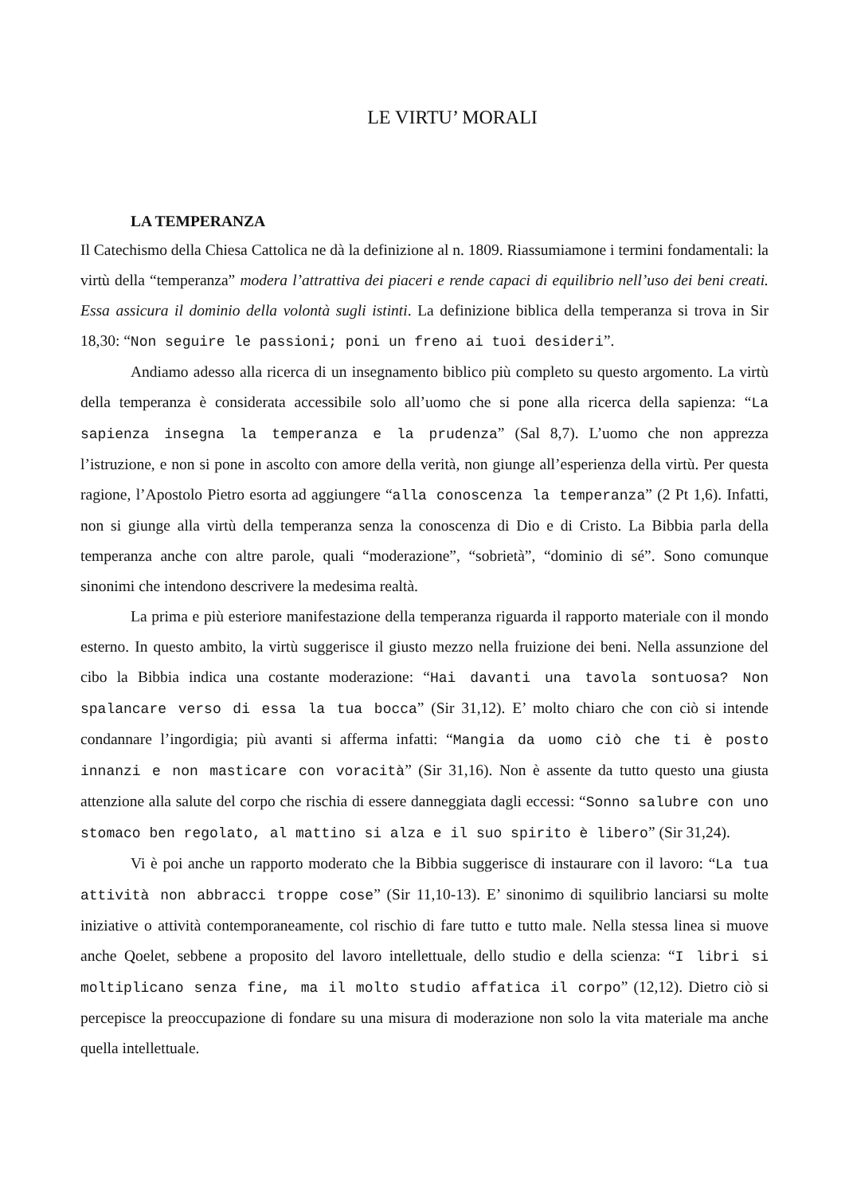LE VIRTU’ MORALI
LA TEMPERANZA
Il Catechismo della Chiesa Cattolica ne dà la definizione al n. 1809. Riassumiamone i termini fondamentali: la virtù della “temperanza” modera l’attrattiva dei piaceri e rende capaci di equilibrio nell’uso dei beni creati. Essa assicura il dominio della volontà sugli istinti. La definizione biblica della temperanza si trova in Sir 18,30: “Non seguire le passioni; poni un freno ai tuoi desideri”.
Andiamo adesso alla ricerca di un insegnamento biblico più completo su questo argomento. La virtù della temperanza è considerata accessibile solo all’uomo che si pone alla ricerca della sapienza: “La sapienza insegna la temperanza e la prudenza” (Sal 8,7). L’uomo che non apprezza l’istruzione, e non si pone in ascolto con amore della verità, non giunge all’esperienza della virtù. Per questa ragione, l’Apostolo Pietro esorta ad aggiungere “alla conoscenza la temperanza” (2 Pt 1,6). Infatti, non si giunge alla virtù della temperanza senza la conoscenza di Dio e di Cristo. La Bibbia parla della temperanza anche con altre parole, quali “moderazione”, “sobrietà”, “dominio di sé”. Sono comunque sinonimi che intendono descrivere la medesima realtà.
La prima e più esteriore manifestazione della temperanza riguarda il rapporto materiale con il mondo esterno. In questo ambito, la virtù suggerisce il giusto mezzo nella fruizione dei beni. Nella assunzione del cibo la Bibbia indica una costante moderazione: “Hai davanti una tavola sontuosa? Non spalancare verso di essa la tua bocca” (Sir 31,12). E’ molto chiaro che con ciò si intende condannare l’ingordigia; più avanti si afferma infatti: “Mangia da uomo ciò che ti è posto innanzi e non masticare con voracità” (Sir 31,16). Non è assente da tutto questo una giusta attenzione alla salute del corpo che rischia di essere danneggiata dagli eccessi: “Sonno salubre con uno stomaco ben regolato, al mattino si alza e il suo spirito è libero” (Sir 31,24).
Vi è poi anche un rapporto moderato che la Bibbia suggerisce di instaurare con il lavoro: “La tua attività non abbracci troppe cose” (Sir 11,10-13). E’ sinonimo di squilibrio lanciarsi su molte iniziative o attività contemporaneamente, col rischio di fare tutto e tutto male. Nella stessa linea si muove anche Qoelet, sebbene a proposito del lavoro intellettuale, dello studio e della scienza: “I libri si moltiplicano senza fine, ma il molto studio affatica il corpo” (12,12). Dietro ciò si percepisce la preoccupazione di fondare su una misura di moderazione non solo la vita materiale ma anche quella intellettuale.